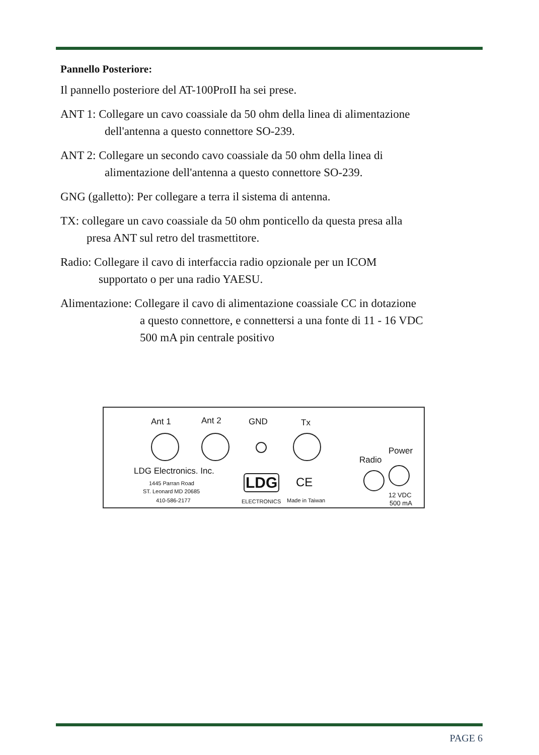Pannello Posteriore:
Il pannello posteriore del AT-100ProII ha sei prese.
ANT 1: Collegare un cavo coassiale da 50 ohm della linea di alimentazione
dell'antenna a questo connettore SO-239.
ANT 2: Collegare un secondo cavo coassiale da 50 ohm della linea di
alimentazione dell'antenna a questo connettore SO-239.
GNG (galletto): Per collegare a terra il sistema di antenna.
TX: collegare un cavo coassiale da 50 ohm ponticello da questa presa alla
presa ANT sul retro del trasmettitore.
Radio: Collegare il cavo di interfaccia radio opzionale per un ICOM
supportato o per una radio YAESU.
Alimentazione: Collegare il cavo di alimentazione coassiale CC in dotazione
a questo connettore, e connettersi a una fonte di 11 - 16 VDC
500 mA pin centrale positivo
Ant 1 Ant 2 GND Tx
Power
Radio
LDG Electronics. Inc.
1445 Parran Road
ST. Leonard MD 20685
410-586-2177
LDG
ELECTRONICS
CE
Made in Taiwan
12 VDC
500 mA
PAGE 6